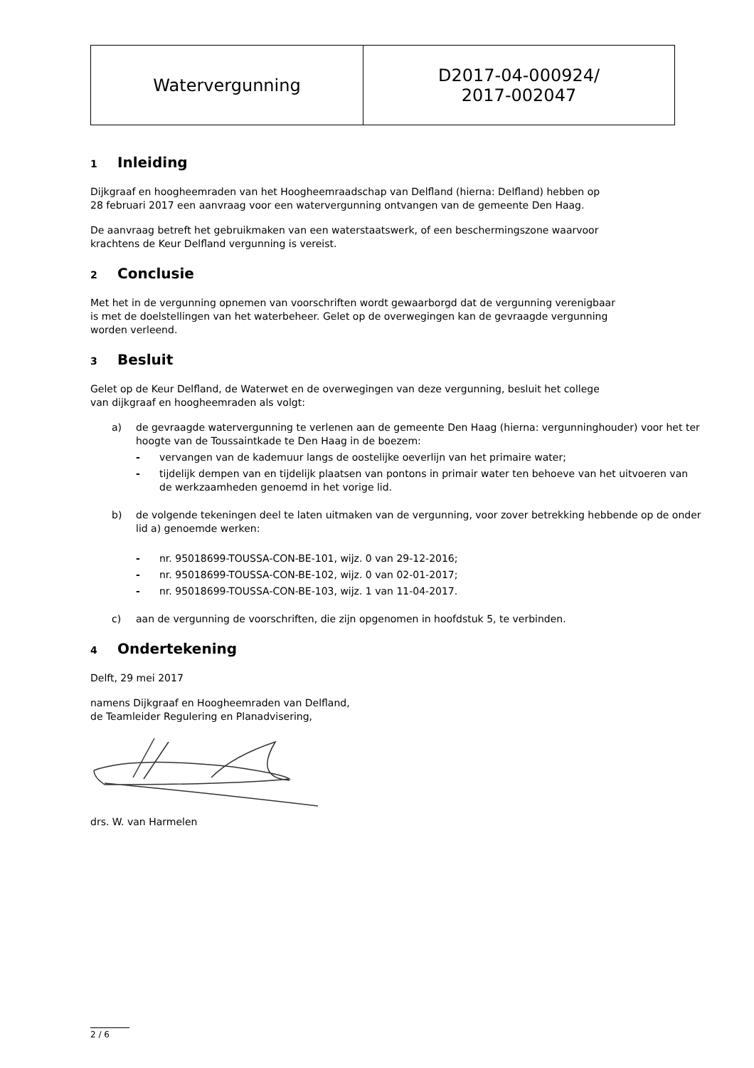| Watervergunning | D2017-04-000924/ 2017-002047 |
1 Inleiding
Dijkgraaf en hoogheemraden van het Hoogheemraadschap van Delfland (hierna: Delfland) hebben op
28 februari 2017 een aanvraag voor een watervergunning ontvangen van de gemeente Den Haag.
De aanvraag betreft het gebruikmaken van een waterstaatswerk, of een beschermingszone waarvoor
krachtens de Keur Delfland vergunning is vereist.
2 Conclusie
Met het in de vergunning opnemen van voorschriften wordt gewaarborgd dat de vergunning verenigbaar
is met de doelstellingen van het waterbeheer. Gelet op de overwegingen kan de gevraagde vergunning
worden verleend.
3 Besluit
Gelet op de Keur Delfland, de Waterwet en de overwegingen van deze vergunning, besluit het college
van dijkgraaf en hoogheemraden als volgt:
a) de gevraagde watervergunning te verlenen aan de gemeente Den Haag (hierna: vergunninghouder) voor het ter hoogte van de Toussaintkade te Den Haag in de boezem:
- vervangen van de kademuur langs de oostelijke oeverlijn van het primaire water;
- tijdelijk dempen van en tijdelijk plaatsen van pontons in primair water ten behoeve van het uitvoeren van de werkzaamheden genoemd in het vorige lid.
b) de volgende tekeningen deel te laten uitmaken van de vergunning, voor zover betrekking hebbende op de onder lid a) genoemde werken:
- nr. 95018699-TOUSSA-CON-BE-101, wijz. 0 van 29-12-2016;
- nr. 95018699-TOUSSA-CON-BE-102, wijz. 0 van 02-01-2017;
- nr. 95018699-TOUSSA-CON-BE-103, wijz. 1 van 11-04-2017.
c) aan de vergunning de voorschriften, die zijn opgenomen in hoofdstuk 5, te verbinden.
4 Ondertekening
Delft, 29 mei 2017
namens Dijkgraaf en Hoogheemraden van Delfland,
de Teamleider Regulering en Planadvisering,
drs. W. van Harmelen
2 / 6